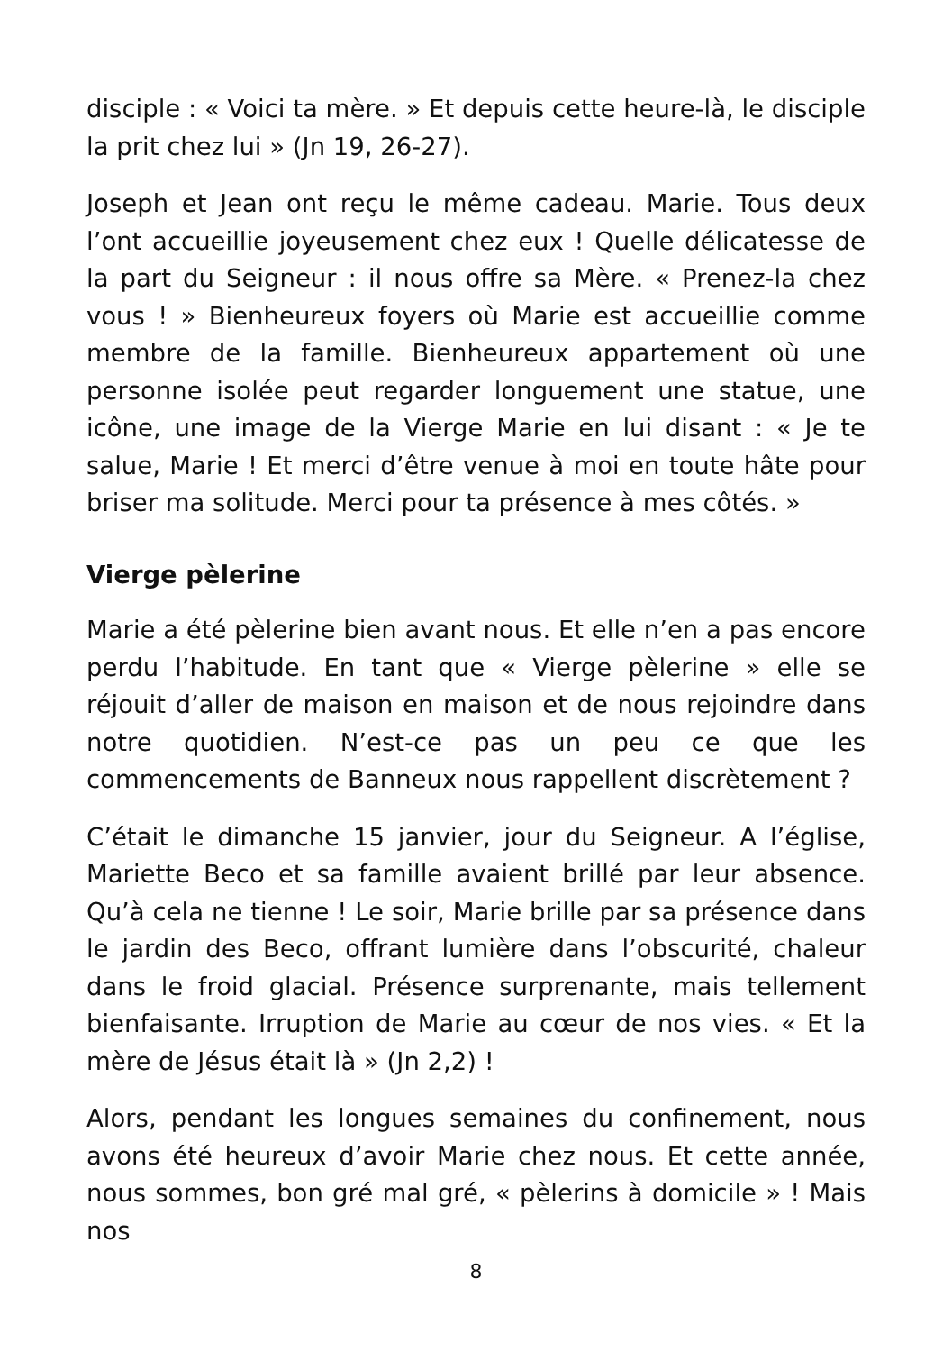disciple : « Voici ta mère. » Et depuis cette heure-là, le disciple la prit chez lui » (Jn 19, 26-27).
Joseph et Jean ont reçu le même cadeau. Marie. Tous deux l’ont accueillie joyeusement chez eux ! Quelle délicatesse de la part du Seigneur : il nous offre sa Mère. « Prenez-la chez vous ! » Bienheureux foyers où Marie est accueillie comme membre de la famille. Bienheureux appartement où une personne isolée peut regarder longuement une statue, une icône, une image de la Vierge Marie en lui disant : « Je te salue, Marie ! Et merci d’être venue à moi en toute hâte pour briser ma solitude. Merci pour ta présence à mes côtés. »
Vierge pèlerine
Marie a été pèlerine bien avant nous. Et elle n’en a pas encore perdu l’habitude. En tant que « Vierge pèlerine » elle se réjouit d’aller de maison en maison et de nous rejoindre dans notre quotidien. N’est-ce pas un peu ce que les commencements de Banneux nous rappellent discrètement ?
C’était le dimanche 15 janvier, jour du Seigneur. A l’église, Mariette Beco et sa famille avaient brillé par leur absence. Qu’à cela ne tienne ! Le soir, Marie brille par sa présence dans le jardin des Beco, offrant lumière dans l’obscurité, chaleur dans le froid glacial. Présence surprenante, mais tellement bienfaisante. Irruption de Marie au cœur de nos vies. « Et la mère de Jésus était là » (Jn 2,2) !
Alors, pendant les longues semaines du confinement, nous avons été heureux d’avoir Marie chez nous. Et cette année, nous sommes, bon gré mal gré, « pèlerins à domicile » ! Mais nos
8